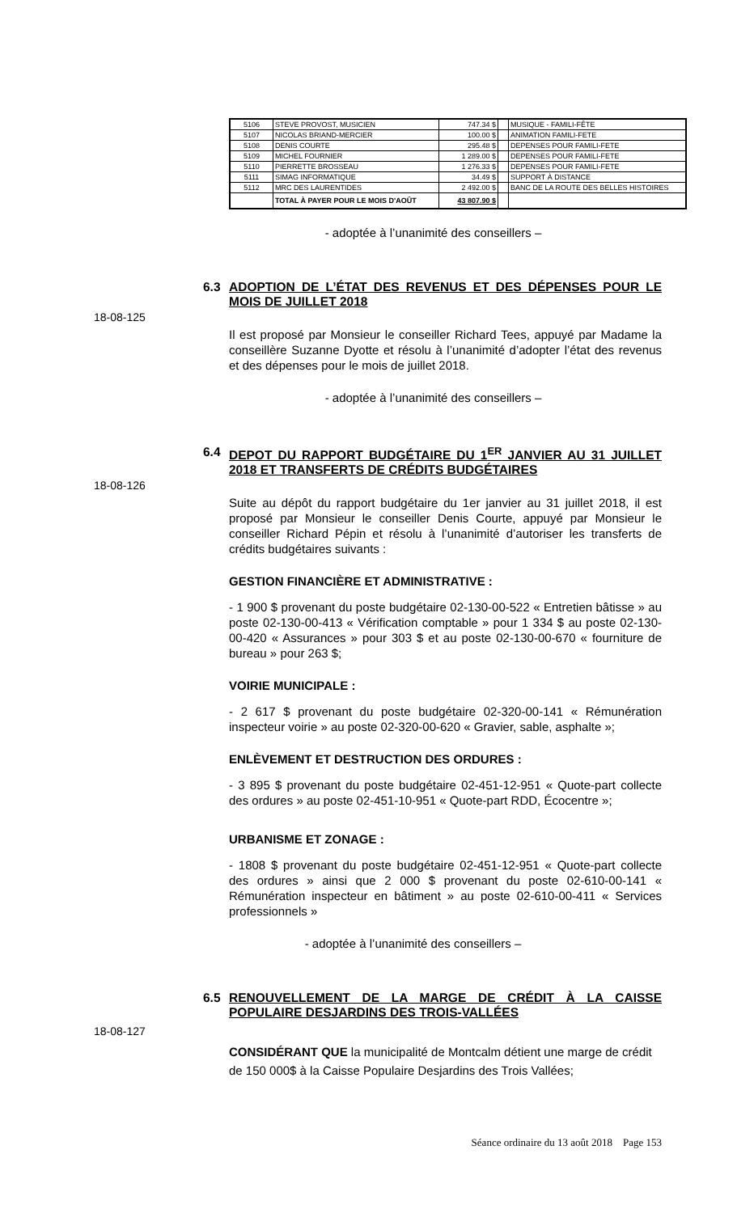| 5106 | STEVE PROVOST, MUSICIEN | 747.34 $ | | MUSIQUE - FAMILI-FÊTE |
| 5107 | NICOLAS BRIAND-MERCIER | 100.00 $ | | ANIMATION FAMILI-FETE |
| 5108 | DENIS COURTE | 295.48 $ | | DEPENSES POUR FAMILI-FETE |
| 5109 | MICHEL FOURNIER | 1 289.00 $ | | DEPENSES POUR FAMILI-FETE |
| 5110 | PIERRETTE BROSSEAU | 1 276.33 $ | | DEPENSES POUR FAMILI-FETE |
| 5111 | SIMAG INFORMATIQUE | 34.49 $ | | SUPPORT À DISTANCE |
| 5112 | MRC DES LAURENTIDES | 2 492.00 $ | | BANC DE LA ROUTE DES BELLES HISTOIRES |
| | TOTAL À PAYER POUR LE MOIS D'AOÛT | 43 807.90 $ | | |
- adoptée à l’unanimité des conseillers –
6.3 ADOPTION DE L’ÉTAT DES REVENUS ET DES DÉPENSES POUR LE MOIS DE JUILLET 2018
18-08-125
Il est proposé par Monsieur le conseiller Richard Tees, appuyé par Madame la conseillère Suzanne Dyotte et résolu à l’unanimité d’adopter l’état des revenus et des dépenses pour le mois de juillet 2018.
- adoptée à l’unanimité des conseillers –
6.4 DEPOT DU RAPPORT BUDGÉTAIRE DU 1<sup>ER</sup> JANVIER AU 31 JUILLET 2018 ET TRANSFERTS DE CRÉDITS BUDGÉTAIRES
18-08-126
Suite au dépôt du rapport budgétaire du 1er janvier au 31 juillet 2018, il est proposé par Monsieur le conseiller Denis Courte, appuyé par Monsieur le conseiller Richard Pépin et résolu à l’unanimité d’autoriser les transferts de crédits budgétaires suivants :
GESTION FINANCIÈRE ET ADMINISTRATIVE :
- 1 900 $ provenant du poste budgétaire 02-130-00-522 « Entretien bâtisse » au poste 02-130-00-413 « Vérification comptable » pour 1 334 $ au poste 02-130-00-420 « Assurances » pour 303 $ et au poste 02-130-00-670 « fourniture de bureau » pour 263 $;
VOIRIE MUNICIPALE :
- 2 617 $ provenant du poste budgétaire 02-320-00-141 « Rémunération inspecteur voirie » au poste 02-320-00-620 « Gravier, sable, asphalte »;
ENLÈVEMENT ET DESTRUCTION DES ORDURES :
- 3 895 $ provenant du poste budgétaire 02-451-12-951 « Quote-part collecte des ordures » au poste 02-451-10-951 « Quote-part RDD, Écocentre »;
URBANISME ET ZONAGE :
- 1808 $ provenant du poste budgétaire 02-451-12-951 « Quote-part collecte des ordures » ainsi que 2 000 $ provenant du poste 02-610-00-141 « Rémunération inspecteur en bâtiment » au poste 02-610-00-411 « Services professionnels »
- adoptée à l’unanimité des conseillers –
6.5 RENOUVELLEMENT DE LA MARGE DE CRÉDIT À LA CAISSE POPULAIRE DESJARDINS DES TROIS-VALLÉES
18-08-127
CONSIDÉRANT QUE la municipalité de Montcalm détient une marge de crédit de 150 000$ à la Caisse Populaire Desjardins des Trois Vallées;
Séance ordinaire du 13 août 2018 Page 153